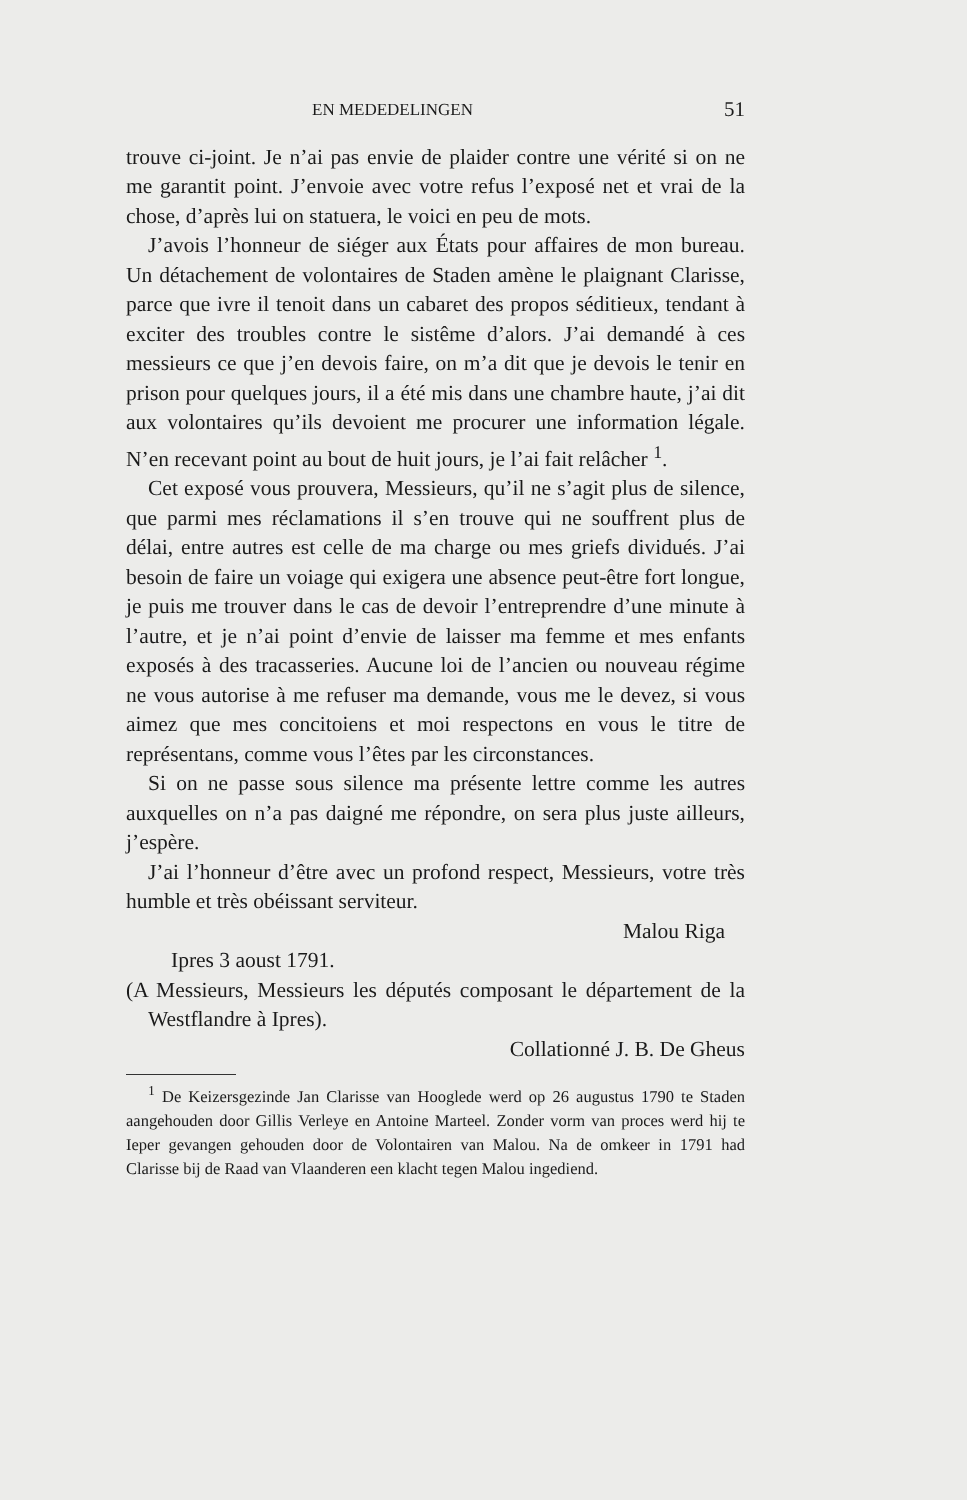EN MEDEDELINGEN 51
trouve ci-joint. Je n’ai pas envie de plaider contre une vérité si on ne me garantit point. J’envoie avec votre refus l’exposé net et vrai de la chose, d’après lui on statuera, le voici en peu de mots.
J’avois l’honneur de siéger aux États pour affaires de mon bureau. Un détachement de volontaires de Staden amène le plaignant Clarisse, parce que ivre il tenoit dans un cabaret des propos séditieux, tendant à exciter des troubles contre le sistême d’alors. J’ai demandé à ces messieurs ce que j’en devois faire, on m’a dit que je devois le tenir en prison pour quelques jours, il a été mis dans une chambre haute, j’ai dit aux volontaires qu’ils devoient me procurer une information légale. N’en recevant point au bout de huit jours, je l’ai fait relâcher <sup>1</sup>.
Cet exposé vous prouvera, Messieurs, qu’il ne s’agit plus de silence, que parmi mes réclamations il s’en trouve qui ne souffrent plus de délai, entre autres est celle de ma charge ou mes griefs dividués. J’ai besoin de faire un voiage qui exigera une absence peut-être fort longue, je puis me trouver dans le cas de devoir l’entreprendre d’une minute à l’autre, et je n’ai point d’envie de laisser ma femme et mes enfants exposés à des tracasseries. Aucune loi de l’ancien ou nouveau régime ne vous autorise à me refuser ma demande, vous me le devez, si vous aimez que mes concitoiens et moi respectons en vous le titre de représentans, comme vous l’êtes par les circonstances.
Si on ne passe sous silence ma présente lettre comme les autres auxquelles on n’a pas daigné me répondre, on sera plus juste ailleurs, j’espère.
J’ai l’honneur d’être avec un profond respect, Messieurs, votre très humble et très obéissant serviteur.
Malou Riga
Ipres 3 aoust 1791.
(A Messieurs, Messieurs les députés composant le département de la Westflandre à Ipres).
Collationné J. B. De Gheus
<sup>1</sup> De Keizersgezinde Jan Clarisse van Hooglede werd op 26 augustus 1790 te Staden aangehouden door Gillis Verleye en Antoine Marteel. Zonder vorm van proces werd hij te Ieper gevangen gehouden door de Volontairen van Malou. Na de omkeer in 1791 had Clarisse bij de Raad van Vlaanderen een klacht tegen Malou ingediend.